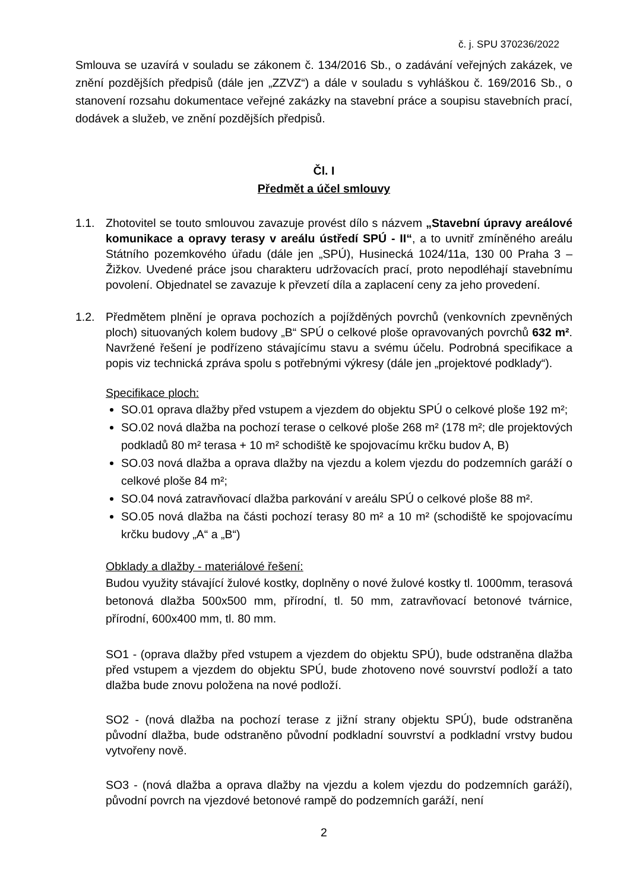č. j. SPU 370236/2022
Smlouva se uzavírá v souladu se zákonem č. 134/2016 Sb., o zadávání veřejných zakázek, ve znění pozdějších předpisů (dále jen „ZZVZ“) a dále v souladu s vyhláškou č. 169/2016 Sb., o stanovení rozsahu dokumentace veřejné zakázky na stavební práce a soupisu stavebních prací, dodávek a služeb, ve znění pozdějších předpisů.
Čl. I
Předmět a účel smlouvy
1.1. Zhotovitel se touto smlouvou zavazuje provést dílo s názvem „Stavební úpravy areálové komunikace a opravy terasy v areálu ústředí SPÚ - II“, a to uvnitř zmíněného areálu Státního pozemkového úřadu (dále jen „SPÚ), Husinecká 1024/11a, 130 00 Praha 3 – Žižkov. Uvedené práce jsou charakteru udržovacích prací, proto nepodléhají stavebnímu povolení. Objednatel se zavazuje k převzetí díla a zaplacení ceny za jeho provedení.
1.2. Předmětem plnění je oprava pochozích a pojížděných povrchů (venkovních zpevněných ploch) situovaných kolem budovy „B“ SPÚ o celkové ploše opravovaných povrchů 632 m². Navržené řešení je podřízeno stávajícímu stavu a svému účelu. Podrobná specifikace a popis viz technická zpráva spolu s potřebnými výkresy (dále jen „projektové podklady“).
Specifikace ploch:
SO.01 oprava dlažby před vstupem a vjezdem do objektu SPÚ o celkové ploše 192 m²;
SO.02 nová dlažba na pochozí terase o celkové ploše 268 m² (178 m²; dle projektových podkladů 80 m² terasa + 10 m² schodiště ke spojovacímu krčku budov A, B)
SO.03 nová dlažba a oprava dlažby na vjezdu a kolem vjezdu do podzemních garáží o celkové ploše 84 m²;
SO.04 nová zatravňovací dlažba parkování v areálu SPÚ o celkové ploše 88 m².
SO.05 nová dlažba na části pochozí terasy 80 m² a 10 m² (schodiště ke spojovacímu krčku budovy „A“ a „B“)
Obklady a dlažby - materiálové řešení:
Budou využity stávající žulové kostky, doplněny o nové žulové kostky tl. 1000mm, terasová betonová dlažba 500x500 mm, přírodní, tl. 50 mm, zatravňovací betonové tvárnice, přírodní, 600x400 mm, tl. 80 mm.
SO1 - (oprava dlažby před vstupem a vjezdem do objektu SPÚ), bude odstraněna dlažba před vstupem a vjezdem do objektu SPÚ, bude zhotoveno nové souvrství podloží a tato dlažba bude znovu položena na nové podloží.
SO2 - (nová dlažba na pochozí terase z jižní strany objektu SPÚ), bude odstraněna původní dlažba, bude odstraněno původní podkladní souvrství a podkladní vrstvy budou vytvořeny nově.
SO3 - (nová dlažba a oprava dlažby na vjezdu a kolem vjezdu do podzemních garáží), původní povrch na vjezdové betonové rampě do podzemních garáží, není
2